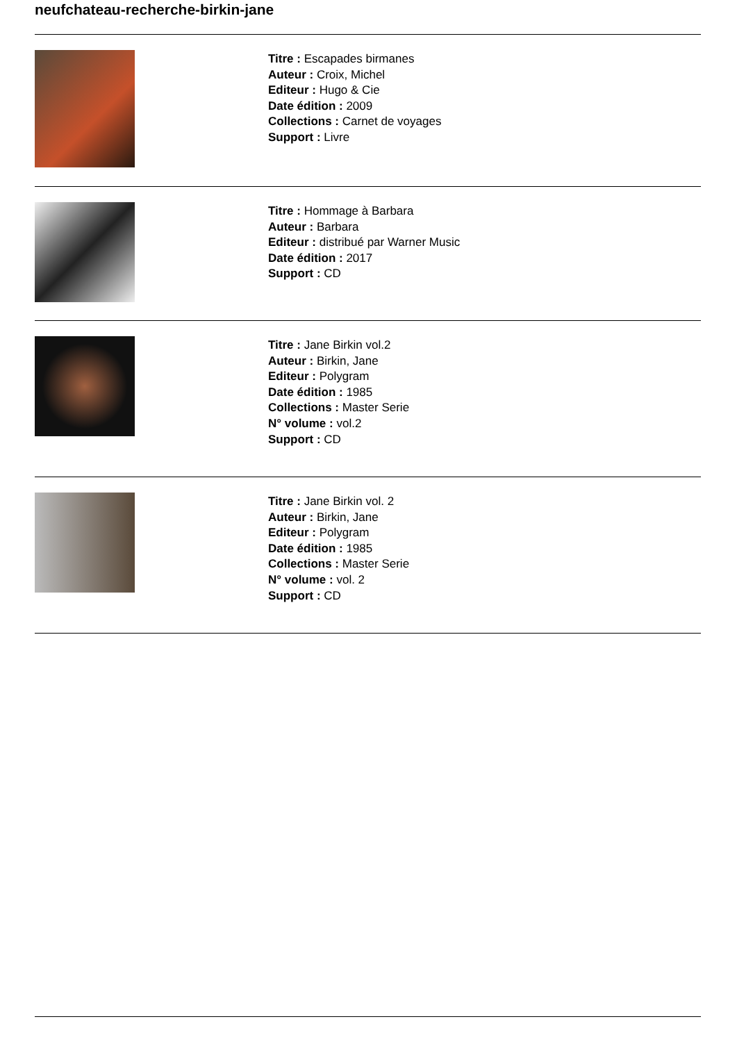neufchateau-recherche-birkin-jane
Titre : Escapades birmanes
Auteur : Croix, Michel
Editeur : Hugo & Cie
Date édition : 2009
Collections : Carnet de voyages
Support : Livre
Titre : Hommage à Barbara
Auteur : Barbara
Editeur : distribué par Warner Music
Date édition : 2017
Support : CD
Titre : Jane Birkin vol.2
Auteur : Birkin, Jane
Editeur : Polygram
Date édition : 1985
Collections : Master Serie
N° volume : vol.2
Support : CD
Titre : Jane Birkin vol. 2
Auteur : Birkin, Jane
Editeur : Polygram
Date édition : 1985
Collections : Master Serie
N° volume : vol. 2
Support : CD